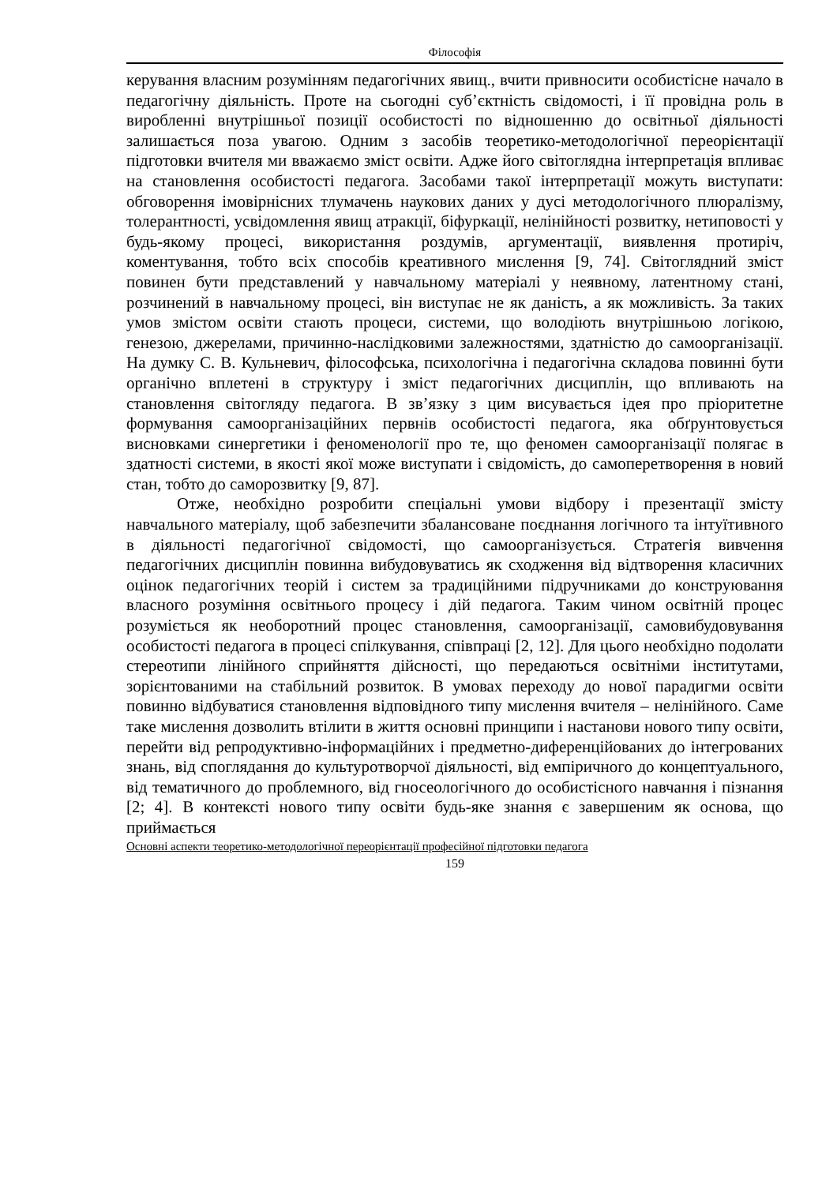Філософія
керування власним розумінням педагогічних явищ., вчити привносити особистісне начало в педагогічну діяльність. Проте на сьогодні суб’єктність свідомості, і її провідна роль в виробленні внутрішньої позиції особистості по відношенню до освітньої діяльності залишається поза увагою. Одним з засобів теоретико-методологічної переорієнтації підготовки вчителя ми вважаємо зміст освіти. Адже його світоглядна інтерпретація впливає на становлення особистості педагога. Засобами такої інтерпретації можуть виступати: обговорення імовірнісних тлумачень наукових даних у дусі методологічного плюралізму, толерантності, усвідомлення явищ атракції, біфуркації, нелінійності розвитку, нетиповості у будь-якому процесі, використання роздумів, аргументації, виявлення протиріч, коментування, тобто всіх способів креативного мислення [9, 74]. Світоглядний зміст повинен бути представлений у навчальному матеріалі у неявному, латентному стані, розчинений в навчальному процесі, він виступає не як даність, а як можливість. За таких умов змістом освіти стають процеси, системи, що володіють внутрішньою логікою, генезою, джерелами, причинно-наслідковими залежностями, здатністю до самоорганізації. На думку С. В. Кульневич, філософська, психологічна і педагогічна складова повинні бути органічно вплетені в структуру і зміст педагогічних дисциплін, що впливають на становлення світогляду педагога. В зв’язку з цим висувається ідея про пріоритетне формування самоорганізаційних первнів особистості педагога, яка обґрунтовується висновками синергетики і феноменології про те, що феномен самоорганізації полягає в здатності системи, в якості якої може виступати і свідомість, до самоперетворення в новий стан, тобто до саморозвитку [9, 87].
Отже, необхідно розробити спеціальні умови відбору і презентації змісту навчального матеріалу, щоб забезпечити збалансоване поєднання логічного та інтуїтивного в діяльності педагогічної свідомості, що самоорганізується. Стратегія вивчення педагогічних дисциплін повинна вибудовуватись як сходження від відтворення класичних оцінок педагогічних теорій і систем за традиційними підручниками до конструювання власного розуміння освітнього процесу і дій педагога. Таким чином освітній процес розуміється як необоротний процес становлення, самоорганізації, самовибудовування особистості педагога в процесі спілкування, співпраці [2, 12]. Для цього необхідно подолати стереотипи лінійного сприйняття дійсності, що передаються освітніми інститутами, зорієнтованими на стабільний розвиток. В умовах переходу до нової парадигми освіти повинно відбуватися становлення відповідного типу мислення вчителя – нелінійного. Саме таке мислення дозволить втілити в життя основні принципи і настанови нового типу освіти, перейти від репродуктивно-інформаційних і предметно-диференційованих до інтегрованих знань, від споглядання до культуротворчої діяльності, від емпіричного до концептуального, від тематичного до проблемного, від гносеологічного до особистісного навчання і пізнання [2; 4]. В контексті нового типу освіти будь-яке знання є завершеним як основа, що приймається
Основні аспекти теоретико-методологічної переорієнтації професійної підготовки педагога
159